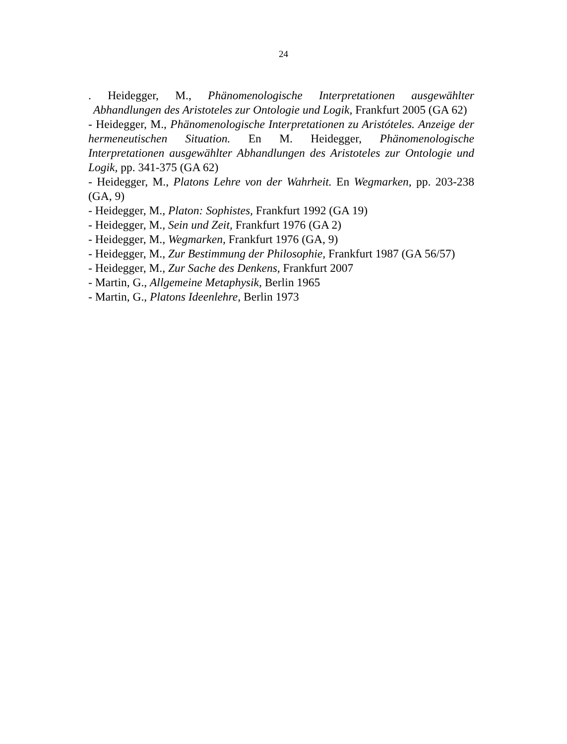24
. Heidegger, M., Phänomenologische Interpretationen ausgewählter Abhandlungen des Aristoteles zur Ontologie und Logik, Frankfurt 2005 (GA 62)
- Heidegger, M., Phänomenologische Interpretationen zu Aristóteles. Anzeige der hermeneutischen Situation. En M. Heidegger, Phänomenologische Interpretationen ausgewählter Abhandlungen des Aristoteles zur Ontologie und Logik, pp. 341-375 (GA 62)
- Heidegger, M., Platons Lehre von der Wahrheit. En Wegmarken, pp. 203-238 (GA, 9)
- Heidegger, M., Platon: Sophistes, Frankfurt 1992 (GA 19)
- Heidegger, M., Sein und Zeit, Frankfurt 1976 (GA 2)
- Heidegger, M., Wegmarken, Frankfurt 1976 (GA, 9)
- Heidegger, M., Zur Bestimmung der Philosophie, Frankfurt 1987 (GA 56/57)
- Heidegger, M., Zur Sache des Denkens, Frankfurt 2007
- Martin, G., Allgemeine Metaphysik, Berlin 1965
- Martin, G., Platons Ideenlehre, Berlin 1973